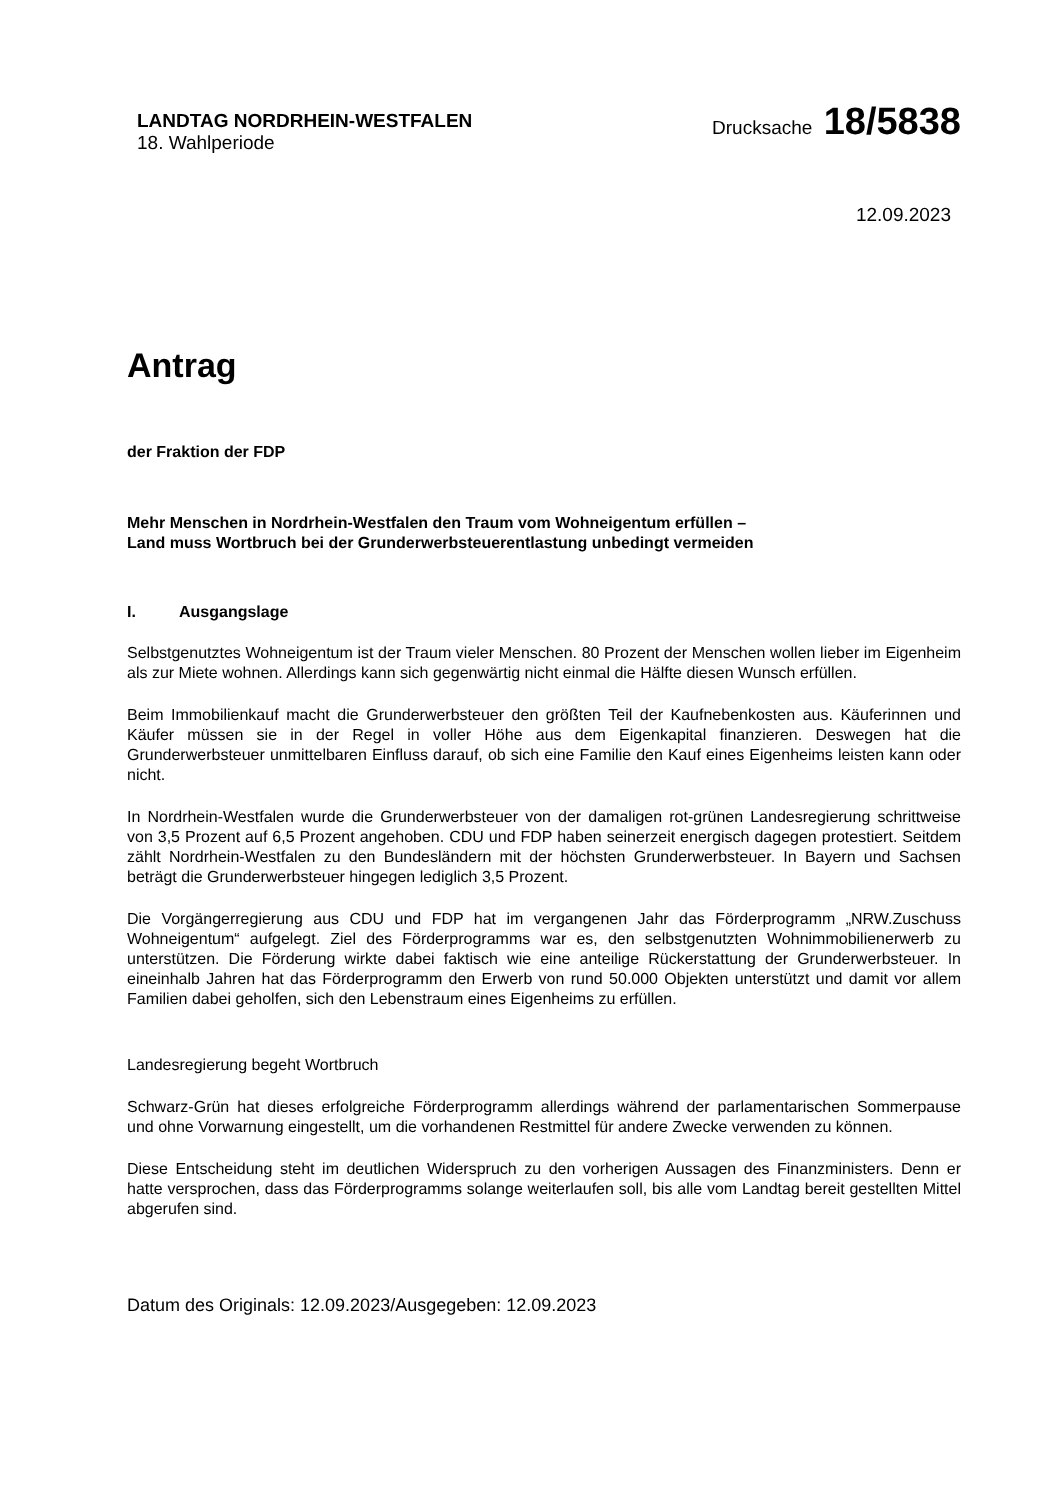LANDTAG NORDRHEIN-WESTFALEN
18. Wahlperiode
Drucksache 18/5838
12.09.2023
Antrag
der Fraktion der FDP
Mehr Menschen in Nordrhein-Westfalen den Traum vom Wohneigentum erfüllen –
Land muss Wortbruch bei der Grunderwerbsteuerentlastung unbedingt vermeiden
I. Ausgangslage
Selbstgenutztes Wohneigentum ist der Traum vieler Menschen. 80 Prozent der Menschen wollen lieber im Eigenheim als zur Miete wohnen. Allerdings kann sich gegenwärtig nicht einmal die Hälfte diesen Wunsch erfüllen.
Beim Immobilienkauf macht die Grunderwerbsteuer den größten Teil der Kaufnebenkosten aus. Käuferinnen und Käufer müssen sie in der Regel in voller Höhe aus dem Eigenkapital finanzieren. Deswegen hat die Grunderwerbsteuer unmittelbaren Einfluss darauf, ob sich eine Familie den Kauf eines Eigenheims leisten kann oder nicht.
In Nordrhein-Westfalen wurde die Grunderwerbsteuer von der damaligen rot-grünen Landesregierung schrittweise von 3,5 Prozent auf 6,5 Prozent angehoben. CDU und FDP haben seinerzeit energisch dagegen protestiert. Seitdem zählt Nordrhein-Westfalen zu den Bundesländern mit der höchsten Grunderwerbsteuer. In Bayern und Sachsen beträgt die Grunderwerbsteuer hingegen lediglich 3,5 Prozent.
Die Vorgängerregierung aus CDU und FDP hat im vergangenen Jahr das Förderprogramm „NRW.Zuschuss Wohneigentum“ aufgelegt. Ziel des Förderprogramms war es, den selbstgenutzten Wohnimmobilienerwerb zu unterstützen. Die Förderung wirkte dabei faktisch wie eine anteilige Rückerstattung der Grunderwerbsteuer. In eineinhalb Jahren hat das Förderprogramm den Erwerb von rund 50.000 Objekten unterstützt und damit vor allem Familien dabei geholfen, sich den Lebenstraum eines Eigenheims zu erfüllen.
Landesregierung begeht Wortbruch
Schwarz-Grün hat dieses erfolgreiche Förderprogramm allerdings während der parlamentarischen Sommerpause und ohne Vorwarnung eingestellt, um die vorhandenen Restmittel für andere Zwecke verwenden zu können.
Diese Entscheidung steht im deutlichen Widerspruch zu den vorherigen Aussagen des Finanzministers. Denn er hatte versprochen, dass das Förderprogramms solange weiterlaufen soll, bis alle vom Landtag bereit gestellten Mittel abgerufen sind.
Datum des Originals: 12.09.2023/Ausgegeben: 12.09.2023